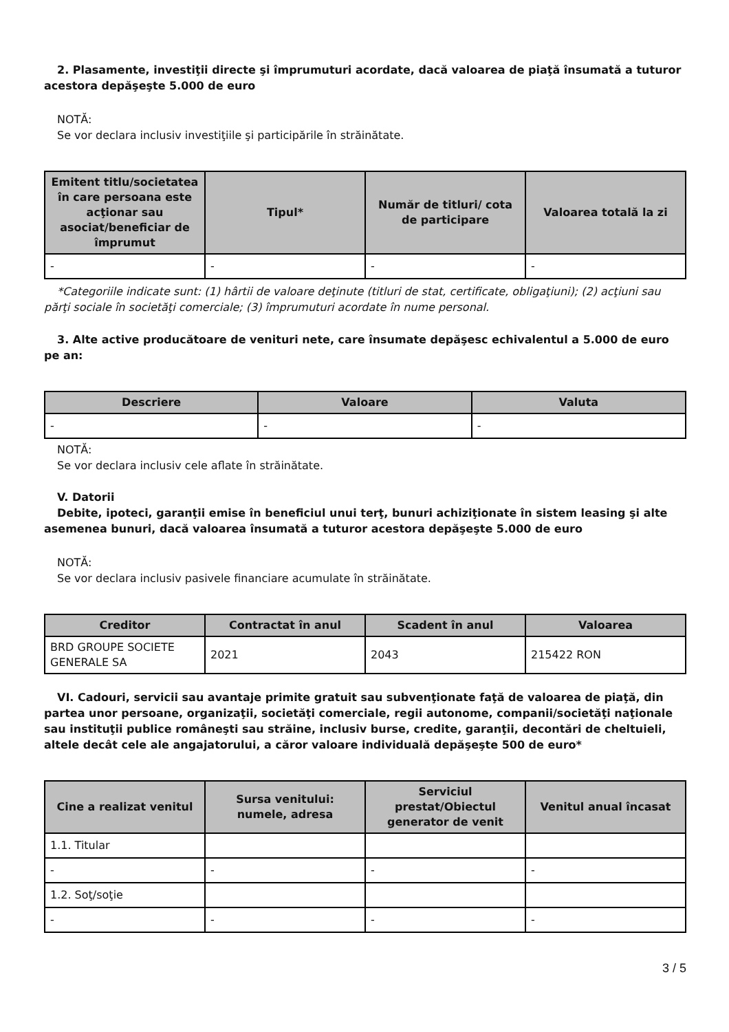2. Plasamente, investiţii directe şi împrumuturi acordate, dacă valoarea de piaţă însumată a tuturor acestora depăşeşte 5.000 de euro
NOTĂ:
Se vor declara inclusiv investiţiile şi participările în străinătate.
| Emitent titlu/societatea în care persoana este acţionar sau asociat/beneficiar de împrumut | Tipul* | Număr de titluri/ cota de participare | Valoarea totală la zi |
| --- | --- | --- | --- |
| - | - | - | - |
*Categoriile indicate sunt: (1) hârtii de valoare deţinute (titluri de stat, certificate, obligaţiuni); (2) acţiuni sau părţi sociale în societăţi comerciale; (3) împrumuturi acordate în nume personal.
3. Alte active producătoare de venituri nete, care însumate depăşesc echivalentul a 5.000 de euro pe an:
| Descriere | Valoare | Valuta |
| --- | --- | --- |
| - | - | - |
NOTĂ:
Se vor declara inclusiv cele aflate în străinătate.
V. Datorii
Debite, ipoteci, garanţii emise în beneficiul unui terţ, bunuri achiziţionate în sistem leasing şi alte asemenea bunuri, dacă valoarea însumată a tuturor acestora depăşeşte 5.000 de euro
NOTĂ:
Se vor declara inclusiv pasivele financiare acumulate în străinătate.
| Creditor | Contractat în anul | Scadent în anul | Valoarea |
| --- | --- | --- | --- |
| BRD GROUPE SOCIETE GENERALE SA | 2021 | 2043 | 215422 RON |
VI. Cadouri, servicii sau avantaje primite gratuit sau subvenţionate faţă de valoarea de piaţă, din partea unor persoane, organizaţii, societăţi comerciale, regii autonome, companii/societăţi naţionale sau instituţii publice româneşti sau străine, inclusiv burse, credite, garanţii, decontări de cheltuieli, altele decât cele ale angajatorului, a căror valoare individuală depăşeşte 500 de euro*
| Cine a realizat venitul | Sursa venitului: numele, adresa | Serviciul prestat/Obiectul generator de venit | Venitul anual încasat |
| --- | --- | --- | --- |
| 1.1. Titular | | | |
| - | - | - | - |
| 1.2. Soţ/soţie | | | |
| - | - | - | - |
3 / 5